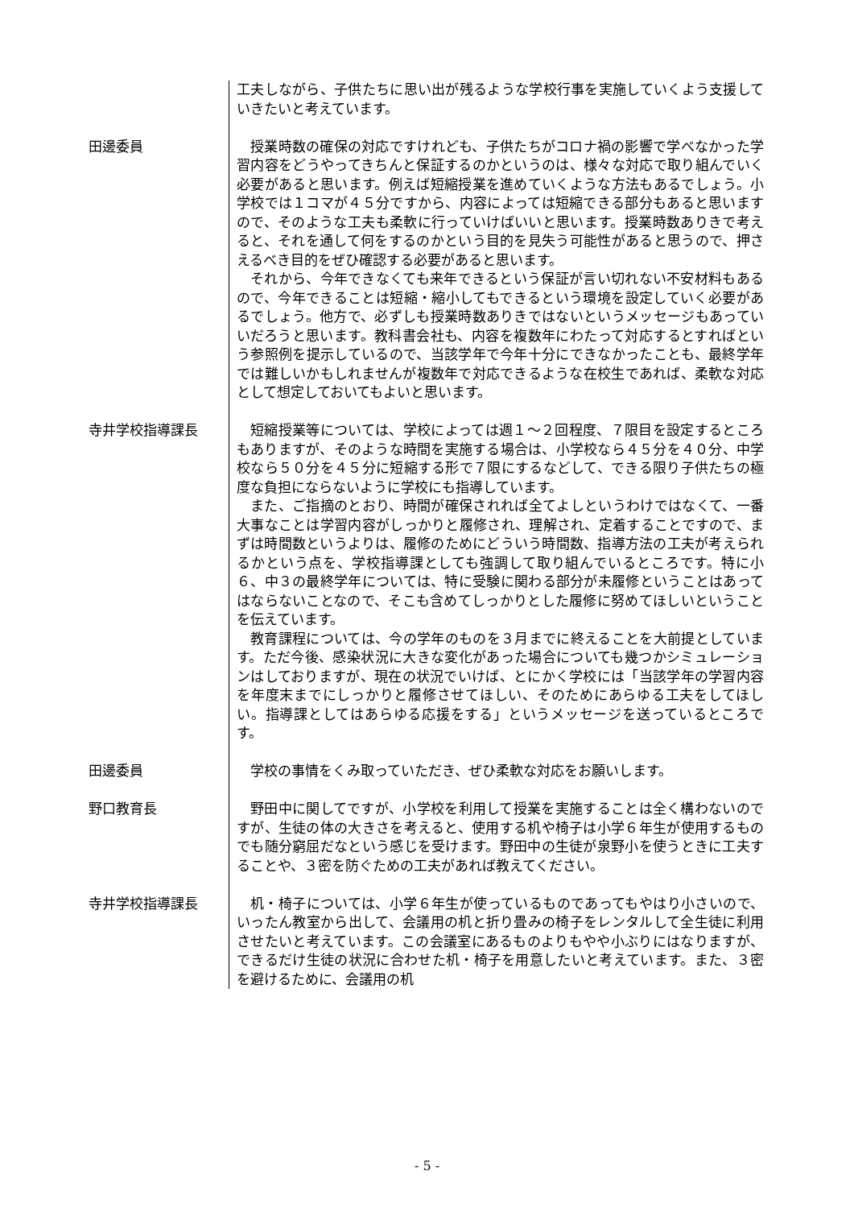工夫しながら、子供たちに思い出が残るような学校行事を実施していくよう支援していきたいと考えています。
田邊委員 授業時数の確保の対応ですけれども、子供たちがコロナ禍の影響で学べなかった学習内容をどうやってきちんと保証するのかというのは、様々な対応で取り組んでいく必要があると思います。例えば短縮授業を進めていくような方法もあるでしょう。小学校では１コマが４５分ですから、内容によっては短縮できる部分もあると思いますので、そのような工夫も柔軟に行っていけばいいと思います。授業時数ありきで考えると、それを通して何をするのかという目的を見失う可能性があると思うので、押さえるべき目的をぜひ確認する必要があると思います。
それから、今年できなくても来年できるという保証が言い切れない不安材料もあるので、今年できることは短縮・縮小してもできるという環境を設定していく必要があるでしょう。他方で、必ずしも授業時数ありきではないというメッセージもあっていいだろうと思います。教科書会社も、内容を複数年にわたって対応するとすればという参照例を提示しているので、当該学年で今年十分にできなかったことも、最終学年では難しいかもしれませんが複数年で対応できるような在校生であれば、柔軟な対応として想定しておいてもよいと思います。
寺井学校指導課長 短縮授業等については、学校によっては週１～２回程度、７限目を設定するところもありますが、そのような時間を実施する場合は、小学校なら４５分を４０分、中学校なら５０分を４５分に短縮する形で７限にするなどして、できる限り子供たちの極度な負担にならないように学校にも指導しています。
また、ご指摘のとおり、時間が確保されれば全てよしというわけではなくて、一番大事なことは学習内容がしっかりと履修され、理解され、定着することですので、まずは時間数というよりは、履修のためにどういう時間数、指導方法の工夫が考えられるかという点を、学校指導課としても強調して取り組んでいるところです。特に小６、中３の最終学年については、特に受験に関わる部分が未履修ということはあってはならないことなので、そこも含めてしっかりとした履修に努めてほしいということを伝えています。
教育課程については、今の学年のものを３月までに終えることを大前提としています。ただ今後、感染状況に大きな変化があった場合についても幾つかシミュレーションはしておりますが、現在の状況でいけば、とにかく学校には「当該学年の学習内容を年度末までにしっかりと履修させてほしい、そのためにあらゆる工夫をしてほしい。指導課としてはあらゆる応援をする」というメッセージを送っているところです。
田邊委員 学校の事情をくみ取っていただき、ぜひ柔軟な対応をお願いします。
野口教育長 野田中に関してですが、小学校を利用して授業を実施することは全く構わないのですが、生徒の体の大きさを考えると、使用する机や椅子は小学６年生が使用するものでも随分窮屈だなという感じを受けます。野田中の生徒が泉野小を使うときに工夫することや、３密を防ぐための工夫があれば教えてください。
寺井学校指導課長 机・椅子については、小学６年生が使っているものであってもやはり小さいので、いったん教室から出して、会議用の机と折り畳みの椅子をレンタルして全生徒に利用させたいと考えています。この会議室にあるものよりもやや小ぶりにはなりますが、できるだけ生徒の状況に合わせた机・椅子を用意したいと考えています。また、３密を避けるために、会議用の机
- 5 -